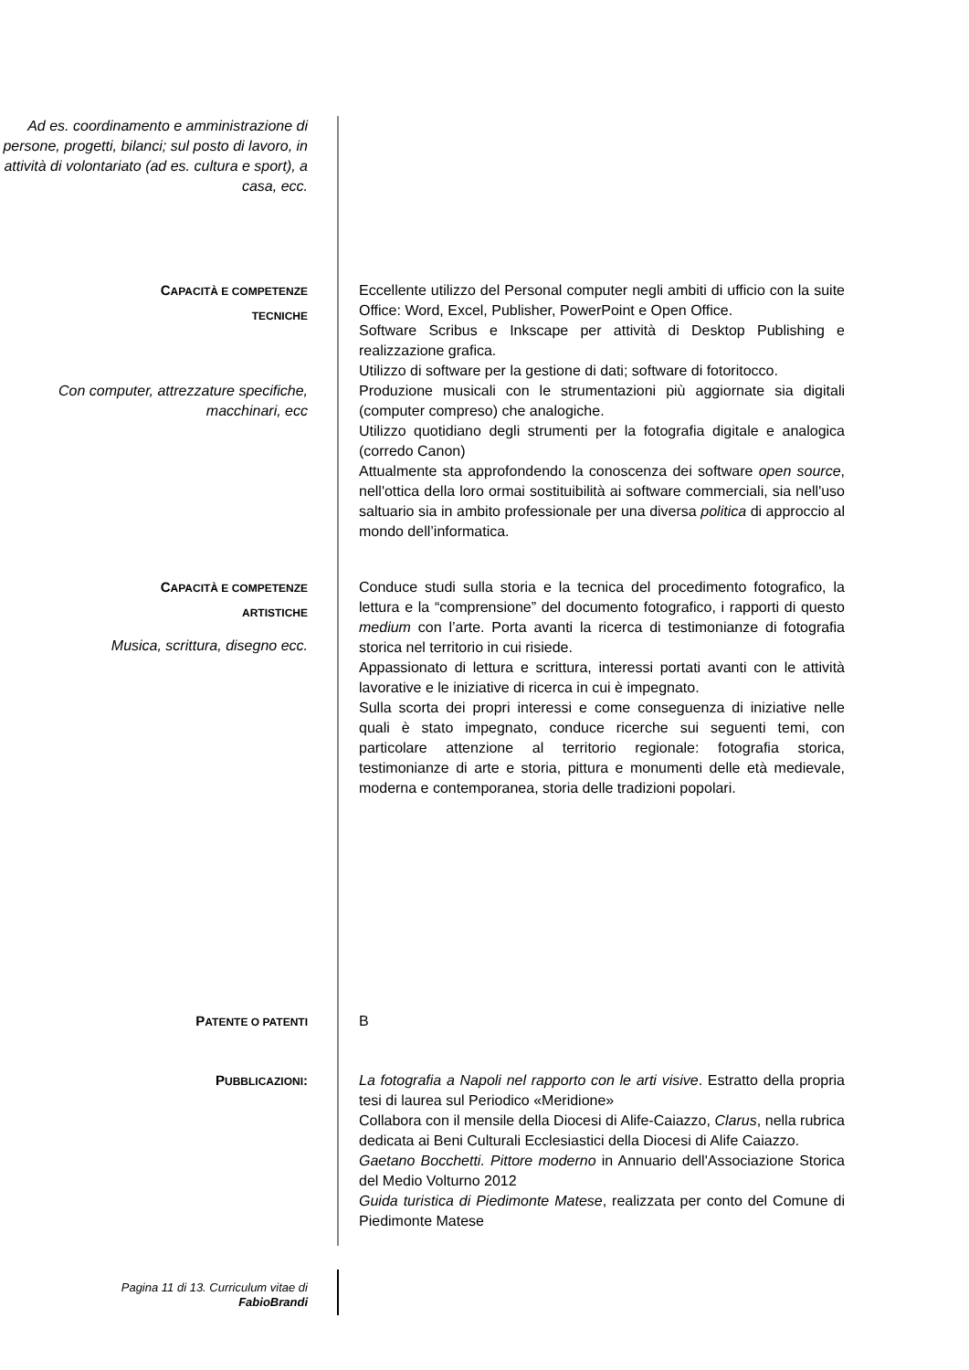Ad es. coordinamento e amministrazione di persone, progetti, bilanci; sul posto di lavoro, in attività di volontariato (ad es. cultura e sport), a casa, ecc.
CAPACITÀ E COMPETENZE
TECNICHE
Con computer, attrezzature specifiche, macchinari, ecc
Eccellente utilizzo del Personal computer negli ambiti di ufficio con la suite Office: Word, Excel, Publisher, PowerPoint e Open Office.
Software Scribus e Inkscape per attività di Desktop Publishing e realizzazione grafica.
Utilizzo di software per la gestione di dati; software di fotoritocco.
Produzione musicali con le strumentazioni più aggiornate sia digitali (computer compreso) che analogiche.
Utilizzo quotidiano degli strumenti per la fotografia digitale e analogica (corredo Canon)
Attualmente sta approfondendo la conoscenza dei software open source, nell'ottica della loro ormai sostituibilità ai software commerciali, sia nell'uso saltuario sia in ambito professionale per una diversa politica di approccio al mondo dell’informatica.
CAPACITÀ E COMPETENZE
ARTISTICHE
Musica, scrittura, disegno ecc.
Conduce studi sulla storia e la tecnica del procedimento fotografico, la lettura e la “comprensione” del documento fotografico, i rapporti di questo medium con l’arte. Porta avanti la ricerca di testimonianze di fotografia storica nel territorio in cui risiede.
Appassionato di lettura e scrittura, interessi portati avanti con le attività lavorative e le iniziative di ricerca in cui è impegnato.
Sulla scorta dei propri interessi e come conseguenza di iniziative nelle quali è stato impegnato, conduce ricerche sui seguenti temi, con particolare attenzione al territorio regionale: fotografia storica, testimonianze di arte e storia, pittura e monumenti delle età medievale, moderna e contemporanea, storia delle tradizioni popolari.
PATENTE O PATENTI
B
PUBBLICAZIONI: La fotografia a Napoli nel rapporto con le arti visive. Estratto della propria tesi di laurea sul Periodico «Meridione»
Collabora con il mensile della Diocesi di Alife-Caiazzo, Clarus, nella rubrica dedicata ai Beni Culturali Ecclesiastici della Diocesi di Alife Caiazzo.
Gaetano Bocchetti. Pittore moderno in Annuario dell'Associazione Storica del Medio Volturno 2012
Guida turistica di Piedimonte Matese, realizzata per conto del Comune di Piedimonte Matese
Pagina 11 di 13. Curriculum vitae di
FabioBrandi